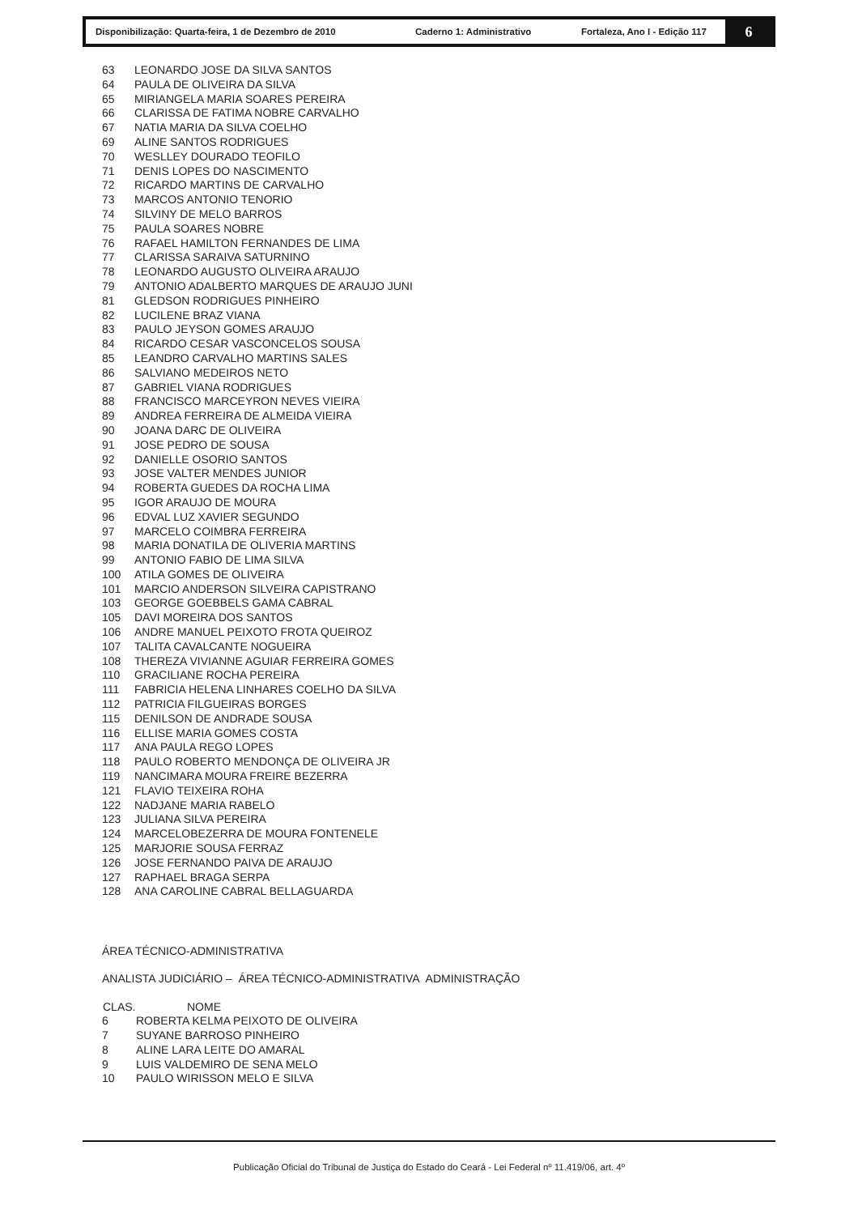Disponibilização: Quarta-feira, 1 de Dezembro de 2010 Caderno 1: Administrativo Fortaleza, Ano I - Edição 117
6
| 63 | LEONARDO JOSE DA SILVA SANTOS |
| 64 | PAULA DE OLIVEIRA DA SILVA |
| 65 | MIRIANGELA MARIA SOARES PEREIRA |
| 66 | CLARISSA DE FATIMA NOBRE CARVALHO |
| 67 | NATIA MARIA DA SILVA COELHO |
| 69 | ALINE SANTOS RODRIGUES |
| 70 | WESLLEY DOURADO TEOFILO |
| 71 | DENIS LOPES DO NASCIMENTO |
| 72 | RICARDO MARTINS DE CARVALHO |
| 73 | MARCOS ANTONIO TENORIO |
| 74 | SILVINY DE MELO BARROS |
| 75 | PAULA SOARES NOBRE |
| 76 | RAFAEL HAMILTON FERNANDES DE LIMA |
| 77 | CLARISSA SARAIVA SATURNINO |
| 78 | LEONARDO AUGUSTO OLIVEIRA ARAUJO |
| 79 | ANTONIO ADALBERTO MARQUES DE ARAUJO JUNI |
| 81 | GLEDSON RODRIGUES PINHEIRO |
| 82 | LUCILENE BRAZ VIANA |
| 83 | PAULO JEYSON GOMES ARAUJO |
| 84 | RICARDO CESAR VASCONCELOS SOUSA |
| 85 | LEANDRO CARVALHO MARTINS SALES |
| 86 | SALVIANO MEDEIROS NETO |
| 87 | GABRIEL VIANA RODRIGUES |
| 88 | FRANCISCO MARCEYRON NEVES VIEIRA |
| 89 | ANDREA FERREIRA DE ALMEIDA VIEIRA |
| 90 | JOANA DARC DE OLIVEIRA |
| 91 | JOSE PEDRO DE SOUSA |
| 92 | DANIELLE OSORIO SANTOS |
| 93 | JOSE VALTER MENDES JUNIOR |
| 94 | ROBERTA GUEDES DA ROCHA LIMA |
| 95 | IGOR ARAUJO DE MOURA |
| 96 | EDVAL LUZ XAVIER SEGUNDO |
| 97 | MARCELO COIMBRA FERREIRA |
| 98 | MARIA DONATILA DE OLIVERIA MARTINS |
| 99 | ANTONIO FABIO DE LIMA SILVA |
| 100 | ATILA GOMES DE OLIVEIRA |
| 101 | MARCIO ANDERSON SILVEIRA CAPISTRANO |
| 103 | GEORGE GOEBBELS GAMA CABRAL |
| 105 | DAVI MOREIRA DOS SANTOS |
| 106 | ANDRE MANUEL PEIXOTO FROTA QUEIROZ |
| 107 | TALITA CAVALCANTE NOGUEIRA |
| 108 | THEREZA VIVIANNE AGUIAR FERREIRA GOMES |
| 110 | GRACILIANE ROCHA PEREIRA |
| 111 | FABRICIA HELENA LINHARES COELHO DA SILVA |
| 112 | PATRICIA FILGUEIRAS BORGES |
| 115 | DENILSON DE ANDRADE SOUSA |
| 116 | ELLISE MARIA GOMES COSTA |
| 117 | ANA PAULA REGO LOPES |
| 118 | PAULO ROBERTO MENDONÇA DE OLIVEIRA JR |
| 119 | NANCIMARA MOURA FREIRE BEZERRA |
| 121 | FLAVIO TEIXEIRA ROHA |
| 122 | NADJANE MARIA RABELO |
| 123 | JULIANA SILVA PEREIRA |
| 124 | MARCELOBEZERRA DE MOURA FONTENELE |
| 125 | MARJORIE SOUSA FERRAZ |
| 126 | JOSE FERNANDO PAIVA DE ARAUJO |
| 127 | RAPHAEL BRAGA SERPA |
| 128 | ANA CAROLINE CABRAL BELLAGUARDA |
ÁREA TÉCNICO-ADMINISTRATIVA
ANALISTA JUDICIÁRIO – ÁREA TÉCNICO-ADMINISTRATIVA ADMINISTRAÇÃO
| CLAS. | NOME |
| --- | --- |
| 6 | ROBERTA KELMA PEIXOTO DE OLIVEIRA |
| 7 | SUYANE BARROSO PINHEIRO |
| 8 | ALINE LARA LEITE DO AMARAL |
| 9 | LUIS VALDEMIRO DE SENA MELO |
| 10 | PAULO WIRISSON MELO E SILVA |
Publicação Oficial do Tribunal de Justiça do Estado do Ceará - Lei Federal nº 11.419/06, art. 4º